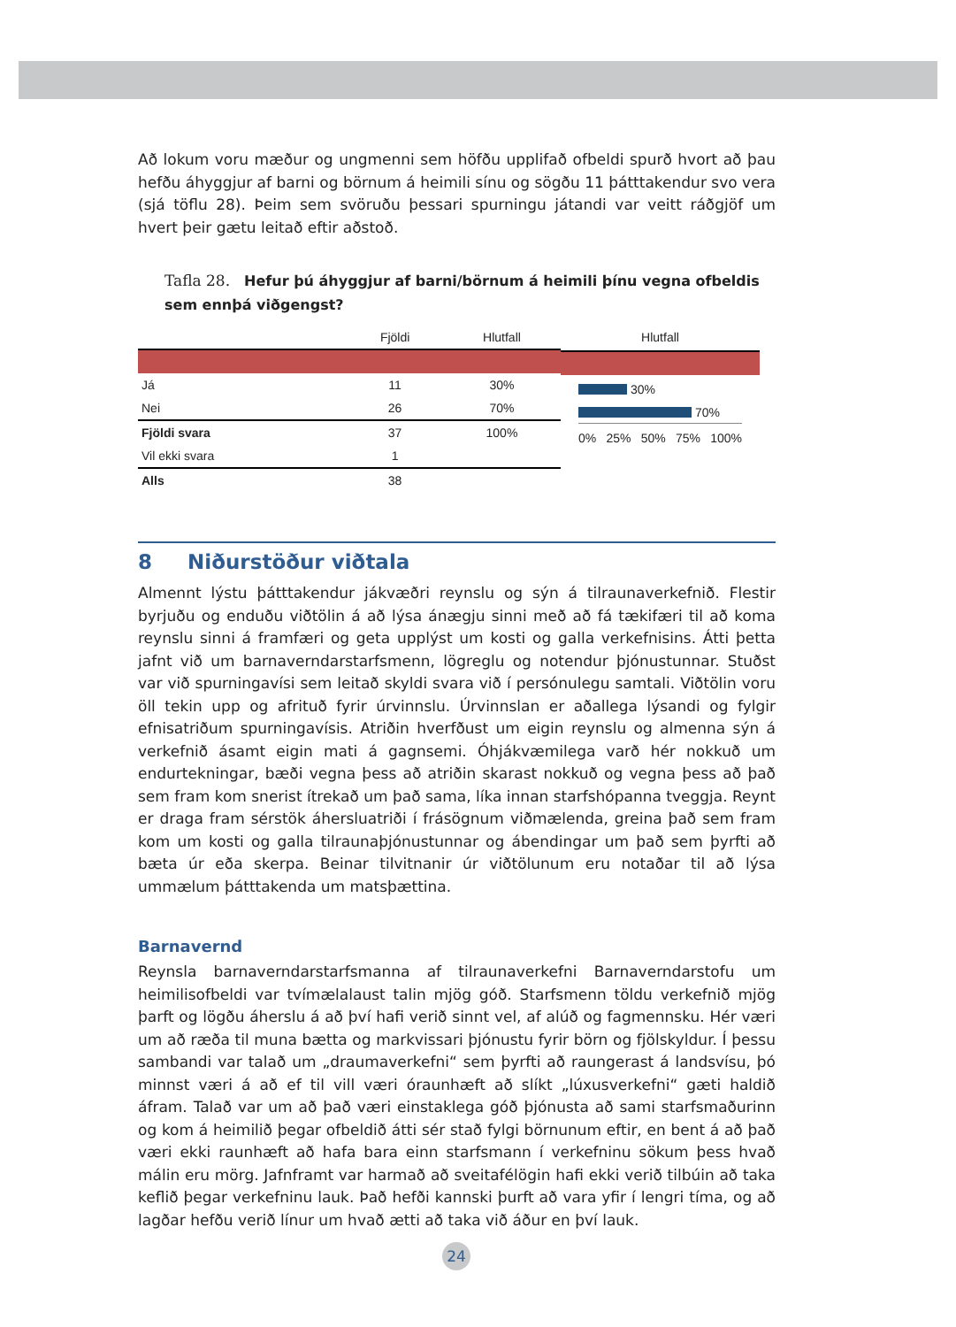Að lokum voru mæður og ungmenni sem höfðu upplifað ofbeldi spurð hvort að þau hefðu áhyggjur af barni og börnum á heimili sínu og sögðu 11 þátttakendur svo vera (sjá töflu 28). Þeim sem svöruðu þessari spurningu játandi var veitt ráðgjöf um hvert þeir gætu leitað eftir aðstoð.
Tafla 28. Hefur þú áhyggjur af barni/börnum á heimili þínu vegna ofbeldis sem ennþá viðgengst?
| | Fjöldi | Hlutfall |
| --- | --- | --- |
| Já | 11 | 30% |
| Nei | 26 | 70% |
| Fjöldi svara | 37 | 100% |
| Vil ekki svara | 1 | |
| Alls | 38 | |
Hlutfall
30%
70%
0% 25% 50% 75% 100%
8 Niðurstöður viðtala
Almennt lýstu þátttakendur jákvæðri reynslu og sýn á tilraunaverkefnið. Flestir byrjuðu og enduðu viðtölin á að lýsa ánægju sinni með að fá tækifæri til að koma reynslu sinni á framfæri og geta upplýst um kosti og galla verkefnisins. Átti þetta jafnt við um barnaverndarstarfsmenn, lögreglu og notendur þjónustunnar. Stuðst var við spurningavísi sem leitað skyldi svara við í persónulegu samtali. Viðtölin voru öll tekin upp og afrituð fyrir úrvinnslu. Úrvinnslan er aðallega lýsandi og fylgir efnisatriðum spurningavísis. Atriðin hverfðust um eigin reynslu og almenna sýn á verkefnið ásamt eigin mati á gagnsemi. Óhjákvæmilega varð hér nokkuð um endurtekningar, bæði vegna þess að atriðin skarast nokkuð og vegna þess að það sem fram kom snerist ítrekað um það sama, líka innan starfshópanna tveggja. Reynt er draga fram sérstök áhersluatriði í frásögnum viðmælenda, greina það sem fram kom um kosti og galla tilraunaþjónustunnar og ábendingar um það sem þyrfti að bæta úr eða skerpa. Beinar tilvitnanir úr viðtölunum eru notaðar til að lýsa ummælum þátttakenda um matsþættina.
Barnavernd
Reynsla barnaverndarstarfsmanna af tilraunaverkefni Barnaverndarstofu um heimilis­ofbeldi var tvímælalaust talin mjög góð. Starfsmenn töldu verkefnið mjög þarft og lögðu áherslu á að því hafi verið sinnt vel, af alúð og fagmennsku. Hér væri um að ræða til muna bætta og markvissari þjónustu fyrir börn og fjölskyldur. Í þessu sambandi var talað um „draumaverkefni“ sem þyrfti að raungerast á landsvísu, þó minnst væri á að ef til vill væri óraunhæft að slíkt „lúxusverkefni“ gæti haldið áfram. Talað var um að það væri einstaklega góð þjónusta að sami starfsmaðurinn og kom á heimilið þegar ofbeldið átti sér stað fylgi börnunum eftir, en bent á að það væri ekki raunhæft að hafa bara einn starfsmann í verkefninu sökum þess hvað málin eru mörg. Jafnframt var harmað að sveitafélögin hafi ekki verið tilbúin að taka keflið þegar verkefninu lauk. Það hefði kannski þurft að vara yfir í lengri tíma, og að lagðar hefðu verið línur um hvað ætti að taka við áður en því lauk.
24